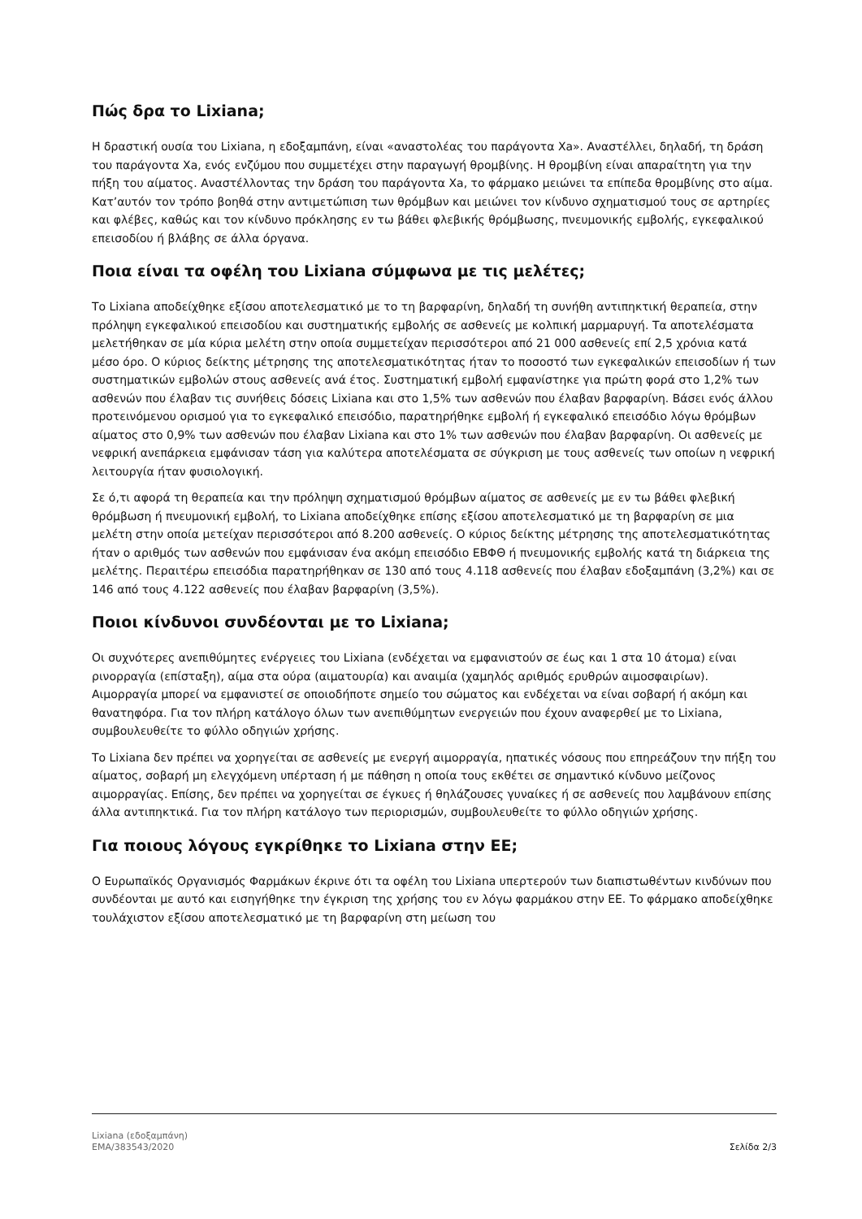Πώς δρα το Lixiana;
Η δραστική ουσία του Lixiana, η εδοξαμπάνη, είναι «αναστολέας του παράγοντα Xa». Αναστέλλει, δηλαδή, τη δράση του παράγοντα Xa, ενός ενζύμου που συμμετέχει στην παραγωγή θρομβίνης. Η θρομβίνη είναι απαραίτητη για την πήξη του αίματος. Αναστέλλοντας την δράση του παράγοντα Xa, το φάρμακο μειώνει τα επίπεδα θρομβίνης στο αίμα. Κατ’αυτόν τον τρόπο βοηθά στην αντιμετώπιση των θρόμβων και μειώνει τον κίνδυνο σχηματισμού τους σε αρτηρίες και φλέβες, καθώς και τον κίνδυνο πρόκλησης εν τω βάθει φλεβικής θρόμβωσης, πνευμονικής εμβολής, εγκεφαλικού επεισοδίου ή βλάβης σε άλλα όργανα.
Ποια είναι τα οφέλη του Lixiana σύμφωνα με τις μελέτες;
Το Lixiana αποδείχθηκε εξίσου αποτελεσματικό με το τη βαρφαρίνη, δηλαδή τη συνήθη αντιπηκτική θεραπεία, στην πρόληψη εγκεφαλικού επεισοδίου και συστηματικής εμβολής σε ασθενείς με κολπική μαρμαρυγή. Τα αποτελέσματα μελετήθηκαν σε μία κύρια μελέτη στην οποία συμμετείχαν περισσότεροι από 21 000 ασθενείς επί 2,5 χρόνια κατά μέσο όρο. Ο κύριος δείκτης μέτρησης της αποτελεσματικότητας ήταν το ποσοστό των εγκεφαλικών επεισοδίων ή των συστηματικών εμβολών στους ασθενείς ανά έτος. Συστηματική εμβολή εμφανίστηκε για πρώτη φορά στο 1,2% των ασθενών που έλαβαν τις συνήθεις δόσεις Lixiana και στο 1,5% των ασθενών που έλαβαν βαρφαρίνη. Βάσει ενός άλλου προτεινόμενου ορισμού για το εγκεφαλικό επεισόδιο, παρατηρήθηκε εμβολή ή εγκεφαλικό επεισόδιο λόγω θρόμβων αίματος στο 0,9% των ασθενών που έλαβαν Lixiana και στο 1% των ασθενών που έλαβαν βαρφαρίνη. Οι ασθενείς με νεφρική ανεπάρκεια εμφάνισαν τάση για καλύτερα αποτελέσματα σε σύγκριση με τους ασθενείς των οποίων η νεφρική λειτουργία ήταν φυσιολογική.
Σε ό,τι αφορά τη θεραπεία και την πρόληψη σχηματισμού θρόμβων αίματος σε ασθενείς με εν τω βάθει φλεβική θρόμβωση ή πνευμονική εμβολή, το Lixiana αποδείχθηκε επίσης εξίσου αποτελεσματικό με τη βαρφαρίνη σε μια μελέτη στην οποία μετείχαν περισσότεροι από 8.200 ασθενείς. Ο κύριος δείκτης μέτρησης της αποτελεσματικότητας ήταν ο αριθμός των ασθενών που εμφάνισαν ένα ακόμη επεισόδιο ΕΒΦΘ ή πνευμονικής εμβολής κατά τη διάρκεια της μελέτης. Περαιτέρω επεισόδια παρατηρήθηκαν σε 130 από τους 4.118 ασθενείς που έλαβαν εδοξαμπάνη (3,2%) και σε 146 από τους 4.122 ασθενείς που έλαβαν βαρφαρίνη (3,5%).
Ποιοι κίνδυνοι συνδέονται με το Lixiana;
Οι συχνότερες ανεπιθύμητες ενέργειες του Lixiana (ενδέχεται να εμφανιστούν σε έως και 1 στα 10 άτομα) είναι ρινορραγία (επίσταξη), αίμα στα ούρα (αιματουρία) και αναιμία (χαμηλός αριθμός ερυθρών αιμοσφαιρίων). Αιμορραγία μπορεί να εμφανιστεί σε οποιοδήποτε σημείο του σώματος και ενδέχεται να είναι σοβαρή ή ακόμη και θανατηφόρα. Για τον πλήρη κατάλογο όλων των ανεπιθύμητων ενεργειών που έχουν αναφερθεί με το Lixiana, συμβουλευθείτε το φύλλο οδηγιών χρήσης.
Το Lixiana δεν πρέπει να χορηγείται σε ασθενείς με ενεργή αιμορραγία, ηπατικές νόσους που επηρεάζουν την πήξη του αίματος, σοβαρή μη ελεγχόμενη υπέρταση ή με πάθηση η οποία τους εκθέτει σε σημαντικό κίνδυνο μείζονος αιμορραγίας. Επίσης, δεν πρέπει να χορηγείται σε έγκυες ή θηλάζουσες γυναίκες ή σε ασθενείς που λαμβάνουν επίσης άλλα αντιπηκτικά. Για τον πλήρη κατάλογο των περιορισμών, συμβουλευθείτε το φύλλο οδηγιών χρήσης.
Για ποιους λόγους εγκρίθηκε το Lixiana στην ΕΕ;
Ο Ευρωπαϊκός Οργανισμός Φαρμάκων έκρινε ότι τα οφέλη του Lixiana υπερτερούν των διαπιστωθέντων κινδύνων που συνδέονται με αυτό και εισηγήθηκε την έγκριση της χρήσης του εν λόγω φαρμάκου στην ΕΕ. Το φάρμακο αποδείχθηκε τουλάχιστον εξίσου αποτελεσματικό με τη βαρφαρίνη στη μείωση του
Lixiana (εδοξαμπάνη)
EMA/383543/2020
Σελίδα 2/3